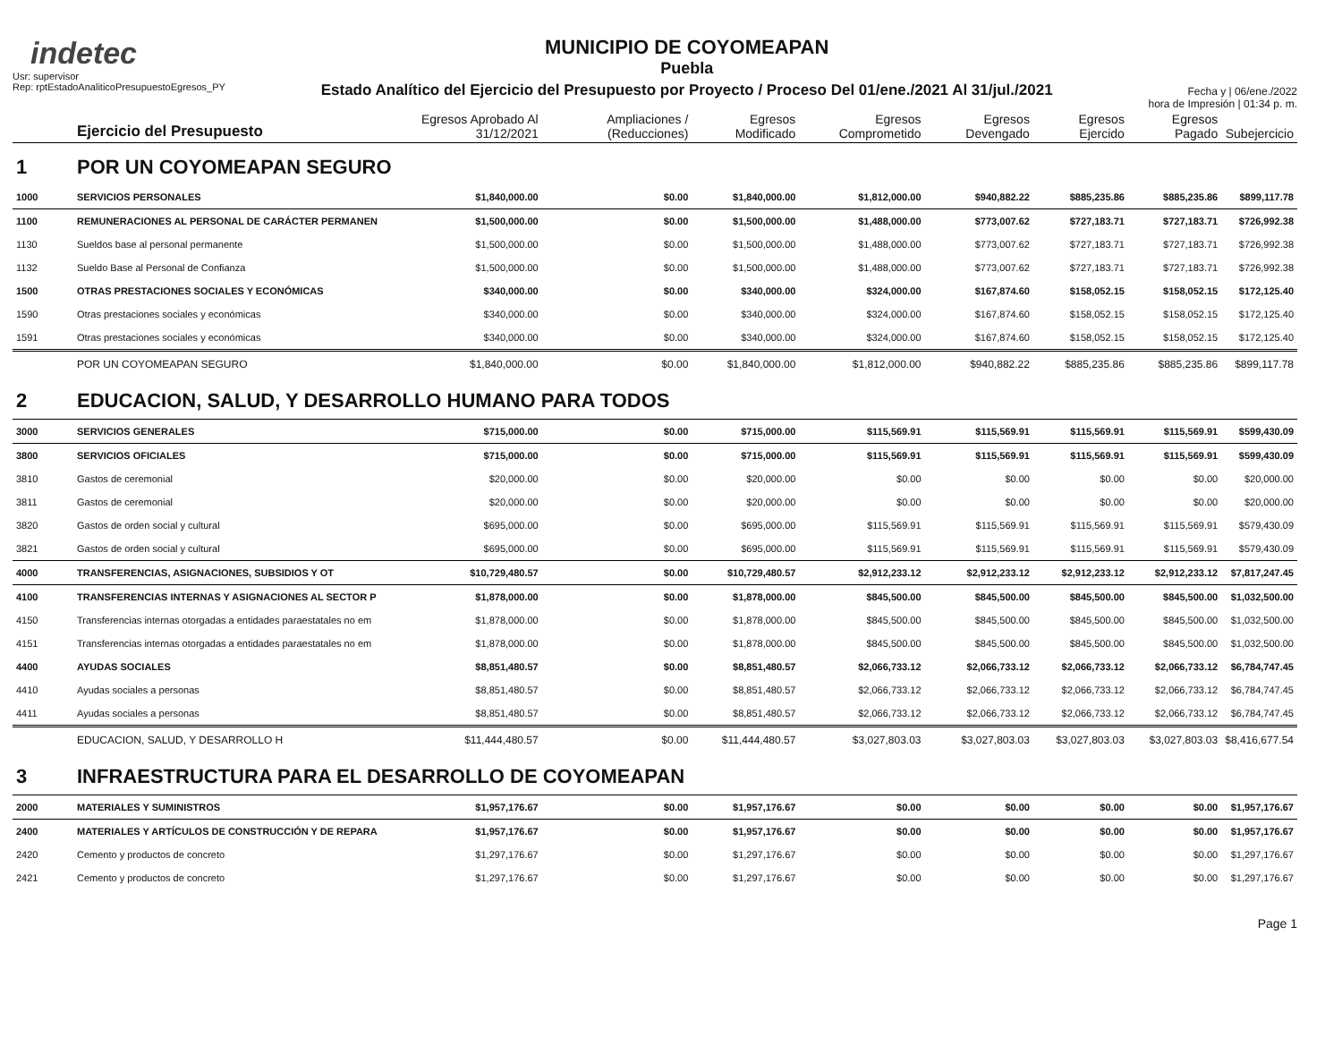indetec
Usr: supervisor
Rep: rptEstadoAnaliticoPresupuestoEgresos_PY
MUNICIPIO DE COYOMEAPAN
Puebla
Estado Analítico del Ejercicio del Presupuesto por Proyecto / Proceso Del 01/ene./2021 Al 31/jul./2021
Fecha y | 06/ene./2022
hora de Impresión | 01:34 p. m.
| | Ejercicio del Presupuesto | Egresos Aprobado Al 31/12/2021 | Ampliaciones / (Reducciones) | Egresos Modificado | Egresos Comprometido | Egresos Devengado | Egresos Ejercido | Egresos Pagado | Subejercicio |
| --- | --- | --- | --- | --- | --- | --- | --- | --- | --- |
| 1 | POR UN COYOMEAPAN SEGURO | | | | | | | | |
| 1000 | SERVICIOS PERSONALES | $1,840,000.00 | $0.00 | $1,840,000.00 | $1,812,000.00 | $940,882.22 | $885,235.86 | $885,235.86 | $899,117.78 |
| 1100 | REMUNERACIONES AL PERSONAL DE CARÁCTER PERMANEN | $1,500,000.00 | $0.00 | $1,500,000.00 | $1,488,000.00 | $773,007.62 | $727,183.71 | $727,183.71 | $726,992.38 |
| 1130 | Sueldos base al personal permanente | $1,500,000.00 | $0.00 | $1,500,000.00 | $1,488,000.00 | $773,007.62 | $727,183.71 | $727,183.71 | $726,992.38 |
| 1132 | Sueldo Base al Personal de Confianza | $1,500,000.00 | $0.00 | $1,500,000.00 | $1,488,000.00 | $773,007.62 | $727,183.71 | $727,183.71 | $726,992.38 |
| 1500 | OTRAS PRESTACIONES SOCIALES Y ECONÓMICAS | $340,000.00 | $0.00 | $340,000.00 | $324,000.00 | $167,874.60 | $158,052.15 | $158,052.15 | $172,125.40 |
| 1590 | Otras prestaciones sociales y económicas | $340,000.00 | $0.00 | $340,000.00 | $324,000.00 | $167,874.60 | $158,052.15 | $158,052.15 | $172,125.40 |
| 1591 | Otras prestaciones sociales y económicas | $340,000.00 | $0.00 | $340,000.00 | $324,000.00 | $167,874.60 | $158,052.15 | $158,052.15 | $172,125.40 |
| | POR UN COYOMEAPAN SEGURO | $1,840,000.00 | $0.00 | $1,840,000.00 | $1,812,000.00 | $940,882.22 | $885,235.86 | $885,235.86 | $899,117.78 |
| 2 | EDUCACION, SALUD, Y DESARROLLO HUMANO PARA TODOS | | | | | | | | |
| 3000 | SERVICIOS GENERALES | $715,000.00 | $0.00 | $715,000.00 | $115,569.91 | $115,569.91 | $115,569.91 | $115,569.91 | $599,430.09 |
| 3800 | SERVICIOS OFICIALES | $715,000.00 | $0.00 | $715,000.00 | $115,569.91 | $115,569.91 | $115,569.91 | $115,569.91 | $599,430.09 |
| 3810 | Gastos de ceremonial | $20,000.00 | $0.00 | $20,000.00 | $0.00 | $0.00 | $0.00 | $0.00 | $20,000.00 |
| 3811 | Gastos de ceremonial | $20,000.00 | $0.00 | $20,000.00 | $0.00 | $0.00 | $0.00 | $0.00 | $20,000.00 |
| 3820 | Gastos de orden social y cultural | $695,000.00 | $0.00 | $695,000.00 | $115,569.91 | $115,569.91 | $115,569.91 | $115,569.91 | $579,430.09 |
| 3821 | Gastos de orden social y cultural | $695,000.00 | $0.00 | $695,000.00 | $115,569.91 | $115,569.91 | $115,569.91 | $115,569.91 | $579,430.09 |
| 4000 | TRANSFERENCIAS, ASIGNACIONES, SUBSIDIOS Y OT | $10,729,480.57 | $0.00 | $10,729,480.57 | $2,912,233.12 | $2,912,233.12 | $2,912,233.12 | $2,912,233.12 | $7,817,247.45 |
| 4100 | TRANSFERENCIAS INTERNAS Y ASIGNACIONES AL SECTOR P | $1,878,000.00 | $0.00 | $1,878,000.00 | $845,500.00 | $845,500.00 | $845,500.00 | $845,500.00 | $1,032,500.00 |
| 4150 | Transferencias internas otorgadas a entidades paraestatales no em | $1,878,000.00 | $0.00 | $1,878,000.00 | $845,500.00 | $845,500.00 | $845,500.00 | $845,500.00 | $1,032,500.00 |
| 4151 | Transferencias internas otorgadas a entidades paraestatales no em | $1,878,000.00 | $0.00 | $1,878,000.00 | $845,500.00 | $845,500.00 | $845,500.00 | $845,500.00 | $1,032,500.00 |
| 4400 | AYUDAS SOCIALES | $8,851,480.57 | $0.00 | $8,851,480.57 | $2,066,733.12 | $2,066,733.12 | $2,066,733.12 | $2,066,733.12 | $6,784,747.45 |
| 4410 | Ayudas sociales a personas | $8,851,480.57 | $0.00 | $8,851,480.57 | $2,066,733.12 | $2,066,733.12 | $2,066,733.12 | $2,066,733.12 | $6,784,747.45 |
| 4411 | Ayudas sociales a personas | $8,851,480.57 | $0.00 | $8,851,480.57 | $2,066,733.12 | $2,066,733.12 | $2,066,733.12 | $2,066,733.12 | $6,784,747.45 |
| | EDUCACION, SALUD, Y DESARROLLO H | $11,444,480.57 | $0.00 | $11,444,480.57 | $3,027,803.03 | $3,027,803.03 | $3,027,803.03 | $3,027,803.03 | $8,416,677.54 |
| 3 | INFRAESTRUCTURA PARA EL DESARROLLO DE COYOMEAPAN | | | | | | | | |
| 2000 | MATERIALES Y SUMINISTROS | $1,957,176.67 | $0.00 | $1,957,176.67 | $0.00 | $0.00 | $0.00 | $0.00 | $1,957,176.67 |
| 2400 | MATERIALES Y ARTÍCULOS DE CONSTRUCCIÓN Y DE REPARA | $1,957,176.67 | $0.00 | $1,957,176.67 | $0.00 | $0.00 | $0.00 | $0.00 | $1,957,176.67 |
| 2420 | Cemento y productos de concreto | $1,297,176.67 | $0.00 | $1,297,176.67 | $0.00 | $0.00 | $0.00 | $0.00 | $1,297,176.67 |
| 2421 | Cemento y productos de concreto | $1,297,176.67 | $0.00 | $1,297,176.67 | $0.00 | $0.00 | $0.00 | $0.00 | $1,297,176.67 |
Page 1